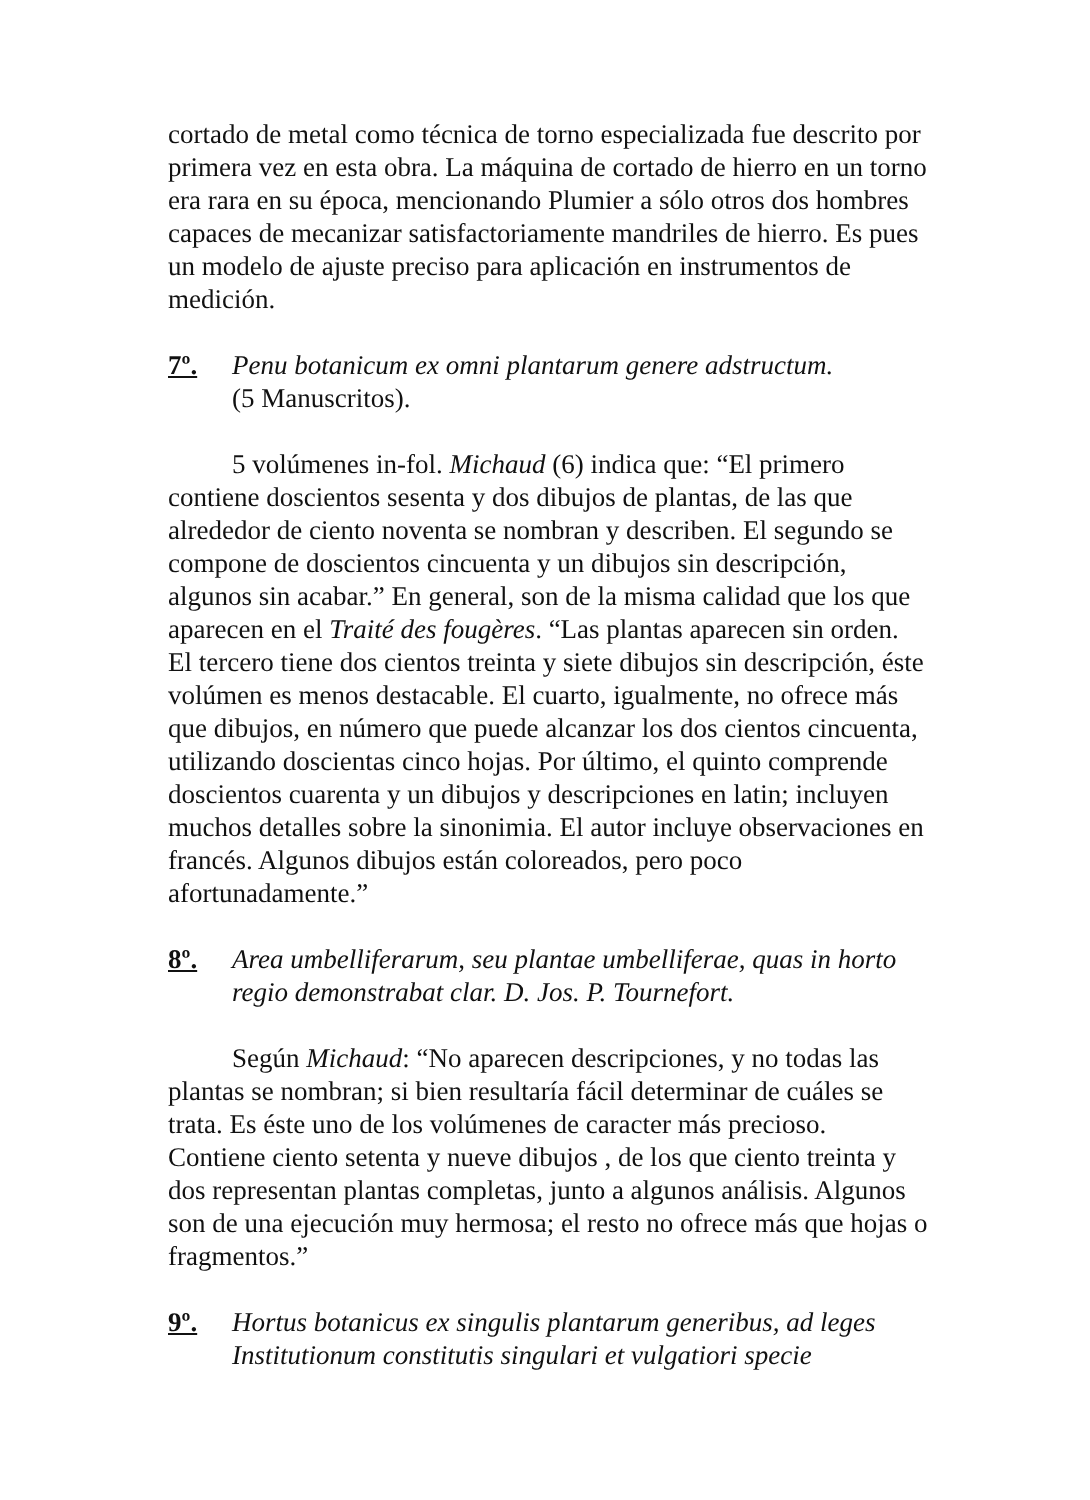cortado de metal como técnica de torno especializada fue descrito por primera vez en esta obra. La máquina de cortado de hierro en un torno era rara en su época, mencionando Plumier a sólo otros dos hombres capaces de mecanizar satisfactoriamente mandriles de hierro. Es pues un modelo de ajuste preciso para aplicación en instrumentos de medición.
7º. Penu botanicum ex omni plantarum genere adstructum.
(5 Manuscritos).
5 volúmenes in-fol. Michaud (6) indica que: “El primero contiene doscientos sesenta y dos dibujos de plantas, de las que alrededor de ciento noventa se nombran y describen. El segundo se compone de doscientos cincuenta y un dibujos sin descripción, algunos sin acabar.” En general, son de la misma calidad que los que aparecen en el Traité des fougères. “Las plantas aparecen sin orden. El tercero tiene dos cientos treinta y siete dibujos sin descripción, éste volúmen es menos destacable. El cuarto, igualmente, no ofrece más que dibujos, en número que puede alcanzar los dos cientos cincuenta, utilizando doscientas cinco hojas. Por último, el quinto comprende doscientos cuarenta y un dibujos y descripciones en latin; incluyen muchos detalles sobre la sinonimia. El autor incluye observaciones en francés. Algunos dibujos están coloreados, pero poco afortunadamente.”
8º. Area umbelliferarum, seu plantae umbelliferae, quas in horto regio demonstrabat clar. D. Jos. P. Tournefort.
Según Michaud: “No aparecen descripciones, y no todas las plantas se nombran; si bien resultaría fácil determinar de cuáles se trata. Es éste uno de los volúmenes de caracter más precioso. Contiene ciento setenta y nueve dibujos , de los que ciento treinta y dos representan plantas completas, junto a algunos análisis. Algunos son de una ejecución muy hermosa; el resto no ofrece más que hojas o fragmentos.”
9º. Hortus botanicus ex singulis plantarum generibus, ad leges Institutionum constitutis singulari et vulgatiori specie